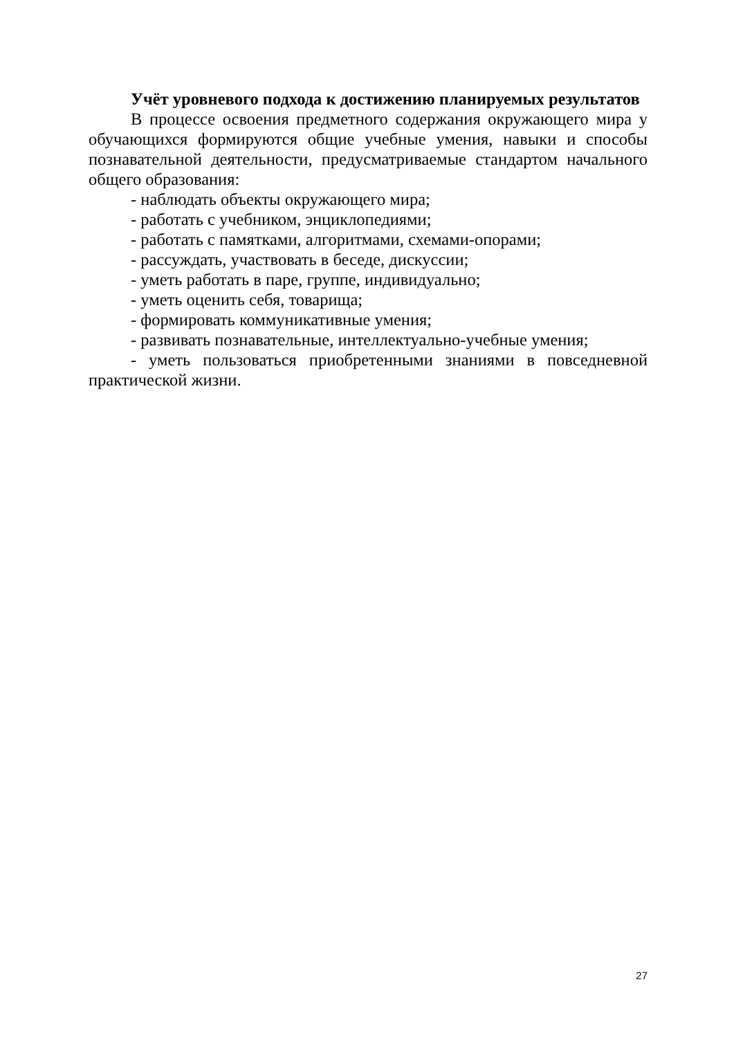Учёт уровневого подхода к достижению планируемых результатов
В процессе освоения предметного содержания окружающего мира у обучающихся формируются общие учебные умения, навыки и способы познавательной деятельности, предусматриваемые стандартом начального общего образования:
- наблюдать объекты окружающего мира;
- работать с учебником, энциклопедиями;
- работать с памятками, алгоритмами, схемами-опорами;
- рассуждать, участвовать в беседе, дискуссии;
- уметь работать в паре, группе, индивидуально;
- уметь оценить себя, товарища;
- формировать коммуникативные умения;
- развивать познавательные, интеллектуально-учебные умения;
- уметь пользоваться приобретенными знаниями в повседневной практической жизни.
27